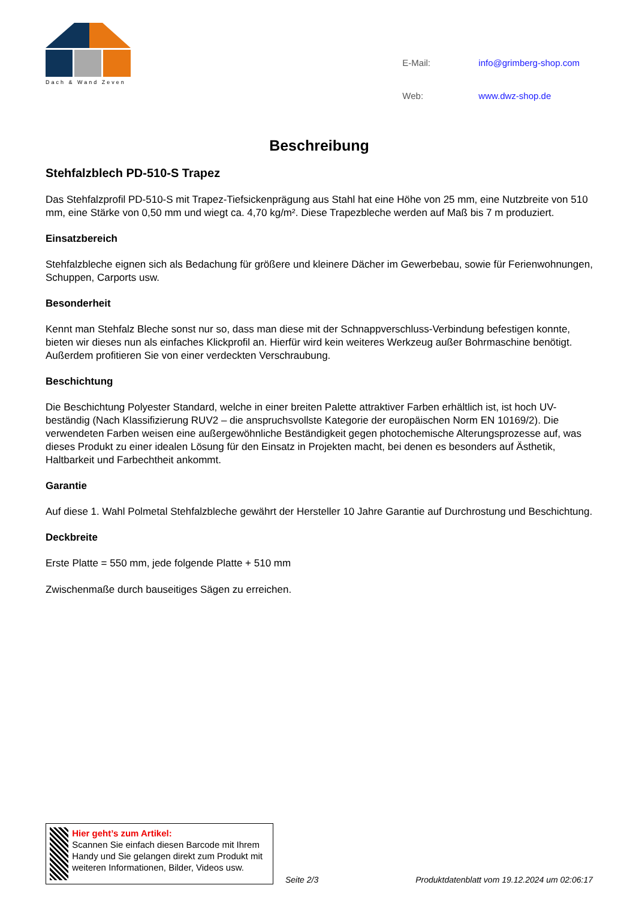Dach & Wand Zeven
| E-Mail: | info@grimberg-shop.com |
| Web: | www.dwz-shop.de |
Beschreibung
Stehfalzblech PD-510-S Trapez
Das Stehfalzprofil PD-510-S mit Trapez-Tiefsickenprägung aus Stahl hat eine Höhe von 25 mm, eine Nutzbreite von 510 mm, eine Stärke von 0,50 mm und wiegt ca. 4,70 kg/m². Diese Trapezbleche werden auf Maß bis 7 m produziert.
Einsatzbereich
Stehfalzbleche eignen sich als Bedachung für größere und kleinere Dächer im Gewerbebau, sowie für Ferienwohnungen, Schuppen, Carports usw.
Besonderheit
Kennt man Stehfalz Bleche sonst nur so, dass man diese mit der Schnappverschluss-Verbindung befestigen konnte, bieten wir dieses nun als einfaches Klickprofil an. Hierfür wird kein weiteres Werkzeug außer Bohrmaschine benötigt. Außerdem profitieren Sie von einer verdeckten Verschraubung.
Beschichtung
Die Beschichtung Polyester Standard, welche in einer breiten Palette attraktiver Farben erhältlich ist, ist hoch UV-beständig (Nach Klassifizierung RUV2 – die anspruchsvollste Kategorie der europäischen Norm EN 10169/2). Die verwendeten Farben weisen eine außergewöhnliche Beständigkeit gegen photochemische Alterungsprozesse auf, was dieses Produkt zu einer idealen Lösung für den Einsatz in Projekten macht, bei denen es besonders auf Ästhetik, Haltbarkeit und Farbechtheit ankommt.
Garantie
Auf diese 1. Wahl Polmetal Stehfalzbleche gewährt der Hersteller 10 Jahre Garantie auf Durchrostung und Beschichtung.
Deckbreite
Erste Platte = 550 mm, jede folgende Platte + 510 mm
Zwischenmaße durch bauseitiges Sägen zu erreichen.
Hier geht’s zum Artikel:
Scannen Sie einfach diesen Barcode mit Ihrem Handy und Sie gelangen direkt zum Produkt mit weiteren Informationen, Bilder, Videos usw.
Seite 2/3
Produktdatenblatt vom 19.12.2024 um 02:06:17